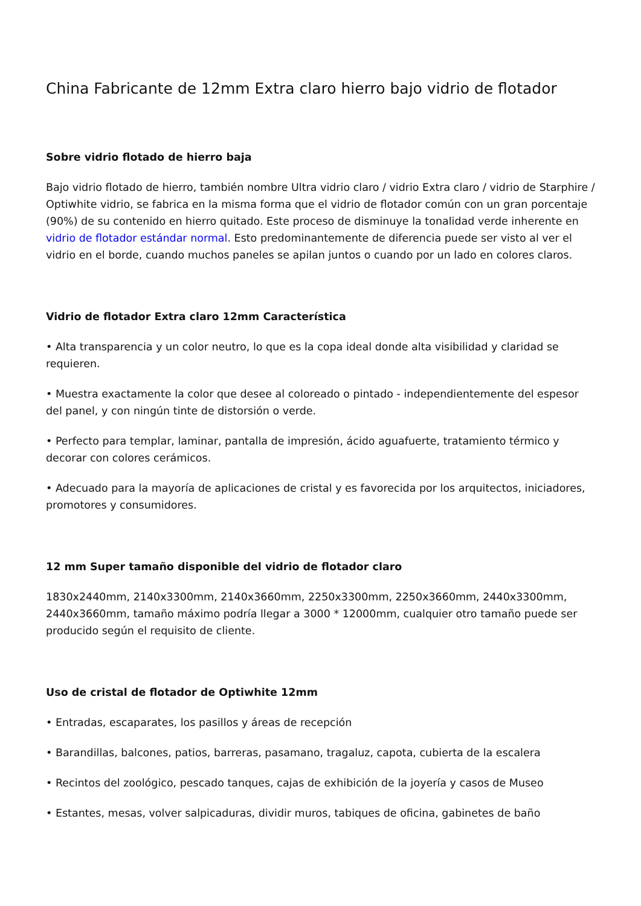China Fabricante de 12mm Extra claro hierro bajo vidrio de flotador
Sobre vidrio flotado de hierro baja
Bajo vidrio flotado de hierro, también nombre Ultra vidrio claro / vidrio Extra claro / vidrio de Starphire / Optiwhite vidrio, se fabrica en la misma forma que el vidrio de flotador común con un gran porcentaje (90%) de su contenido en hierro quitado. Este proceso de disminuye la tonalidad verde inherente en vidrio de flotador estándar normal. Esto predominantemente de diferencia puede ser visto al ver el vidrio en el borde, cuando muchos paneles se apilan juntos o cuando por un lado en colores claros.
Vidrio de flotador Extra claro 12mm Característica
• Alta transparencia y un color neutro, lo que es la copa ideal donde alta visibilidad y claridad se requieren.
• Muestra exactamente la color que desee al coloreado o pintado - independientemente del espesor del panel, y con ningún tinte de distorsión o verde.
• Perfecto para templar, laminar, pantalla de impresión, ácido aguafuerte, tratamiento térmico y decorar con colores cerámicos.
• Adecuado para la mayoría de aplicaciones de cristal y es favorecida por los arquitectos, iniciadores, promotores y consumidores.
12 mm Super tamaño disponible del vidrio de flotador claro
1830x2440mm, 2140x3300mm, 2140x3660mm, 2250x3300mm, 2250x3660mm, 2440x3300mm, 2440x3660mm, tamaño máximo podría llegar a 3000 * 12000mm, cualquier otro tamaño puede ser producido según el requisito de cliente.
Uso de cristal de flotador de Optiwhite 12mm
• Entradas, escaparates, los pasillos y áreas de recepción
• Barandillas, balcones, patios, barreras, pasamano, tragaluz, capota, cubierta de la escalera
• Recintos del zoológico, pescado tanques, cajas de exhibición de la joyería y casos de Museo
• Estantes, mesas, volver salpicaduras, dividir muros, tabiques de oficina, gabinetes de baño